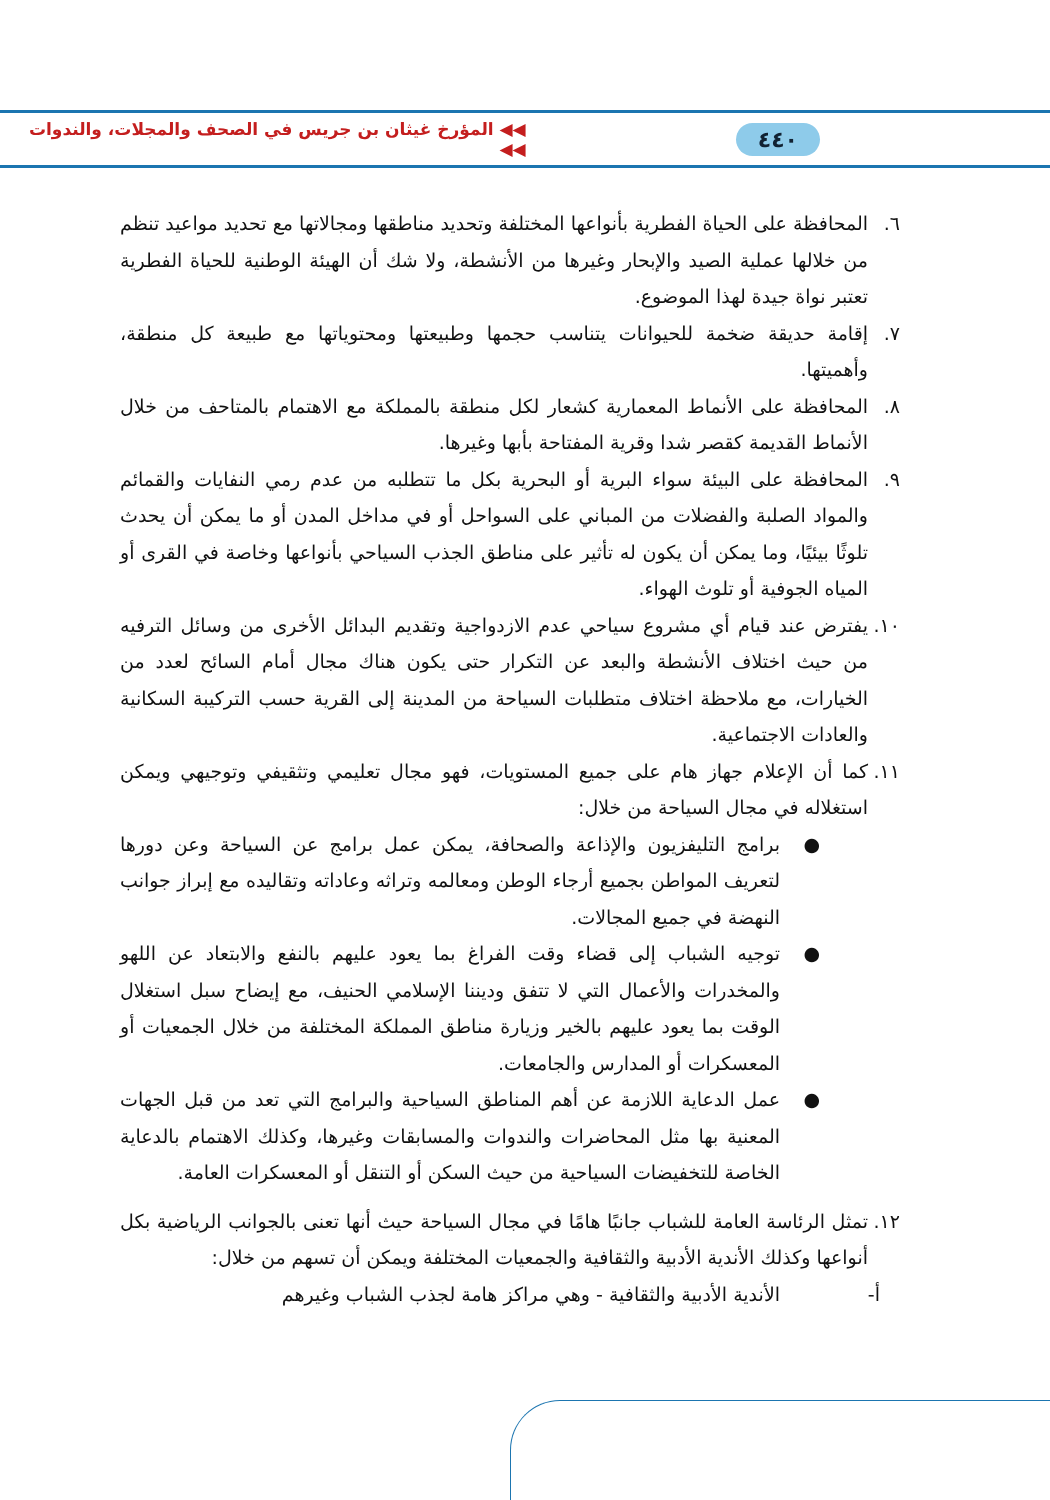٤٤٠ ◀◀ المؤرخ غيثان بن جريس في الصحف والمجلات، والندوات ◀◀
٦. المحافظة على الحياة الفطرية بأنواعها المختلفة وتحديد مناطقها ومجالاتها مع تحديد مواعيد تنظم من خلالها عملية الصيد والإبحار وغيرها من الأنشطة، ولا شك أن الهيئة الوطنية للحياة الفطرية تعتبر نواة جيدة لهذا الموضوع.
٧. إقامة حديقة ضخمة للحيوانات يتناسب حجمها وطبيعتها ومحتوياتها مع طبيعة كل منطقة، وأهميتها.
٨. المحافظة على الأنماط المعمارية كشعار لكل منطقة بالمملكة مع الاهتمام بالمتاحف من خلال الأنماط القديمة كقصر شدا وقرية المفتاحة بأبها وغيرها.
٩. المحافظة على البيئة سواء البرية أو البحرية بكل ما تتطلبه من عدم رمي النفايات والقمائم والمواد الصلبة والفضلات من المباني على السواحل أو في مداخل المدن أو ما يمكن أن يحدث تلوثًا بيئيًا، وما يمكن أن يكون له تأثير على مناطق الجذب السياحي بأنواعها وخاصة في القرى أو المياه الجوفية أو تلوث الهواء.
١٠.
يفترض عند قيام أي مشروع سياحي عدم الازدواجية وتقديم البدائل الأخرى من وسائل الترفيه من حيث اختلاف الأنشطة والبعد عن التكرار حتى يكون هناك مجال أمام السائح لعدد من الخيارات، مع ملاحظة اختلاف متطلبات السياحة من المدينة إلى القرية حسب التركيبة السكانية والعادات الاجتماعية.
١١.
كما أن الإعلام جهاز هام على جميع المستويات، فهو مجال تعليمي وتثقيفي وتوجيهي ويمكن استغلاله في مجال السياحة من خلال:
● برامج التليفزيون والإذاعة والصحافة، يمكن عمل برامج عن السياحة وعن دورها لتعريف المواطن بجميع أرجاء الوطن ومعالمه وتراثه وعاداته وتقاليده مع إبراز جوانب النهضة في جميع المجالات.
● توجيه الشباب إلى قضاء وقت الفراغ بما يعود عليهم بالنفع والابتعاد عن اللهو والمخدرات والأعمال التي لا تتفق وديننا الإسلامي الحنيف، مع إيضاح سبل استغلال الوقت بما يعود عليهم بالخير وزيارة مناطق المملكة المختلفة من خلال الجمعيات أو المعسكرات أو المدارس والجامعات.
● عمل الدعاية اللازمة عن أهم المناطق السياحية والبرامج التي تعد من قبل الجهات المعنية بها مثل المحاضرات والندوات والمسابقات وغيرها، وكذلك الاهتمام بالدعاية الخاصة للتخفيضات السياحية من حيث السكن أو التنقل أو المعسكرات العامة.
١٢.
تمثل الرئاسة العامة للشباب جانبًا هامًا في مجال السياحة حيث أنها تعنى بالجوانب الرياضية بكل أنواعها وكذلك الأندية الأدبية والثقافية والجمعيات المختلفة ويمكن أن تسهم من خلال:
أ- الأندية الأدبية والثقافية - وهي مراكز هامة لجذب الشباب وغيرهم